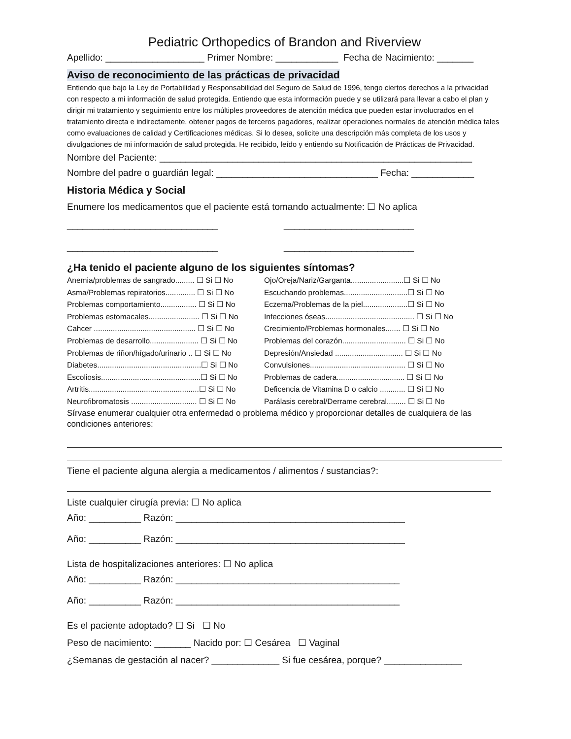Pediatric Orthopedics of Brandon and Riverview
Apellido: ___________________ Primer Nombre: ____________ Fecha de Nacimiento: _______
Aviso de reconocimiento de las prácticas de privacidad
Entiendo que bajo la Ley de Portabilidad y Responsabilidad del Seguro de Salud de 1996, tengo ciertos derechos a la privacidad con respecto a mi información de salud protegida. Entiendo que esta información puede y se utilizará para llevar a cabo el plan y dirigir mi tratamiento y seguimiento entre los múltiples proveedores de atención médica que pueden estar involucrados en el tratamiento directa e indirectamente, obtener pagos de terceros pagadores, realizar operaciones normales de atención médica tales como evaluaciones de calidad y Certificaciones médicas. Si lo desea, solicite una descripción más completa de los usos y divulgaciones de mi información de salud protegida. He recibido, leído y entiendo su Notificación de Prácticas de Privacidad.
Nombre del Paciente: ____________________________________________________________
Nombre del padre o guardián legal: _______________________________ Fecha: ____________
Historia Médica y Social
Enumere los medicamentos que el paciente está tomando actualmente: ☐ No aplica
_____________________________ _________________________ _____________________________ _________________________
¿Ha tenido el paciente alguno de los siguientes síntomas?
Anemia/problemas de sangrado......... ☐ Si ☐ No Ojo/Oreja/Nariz/Garganta.........................☐ Si ☐ No Asma/Problemas repiratorios.............. ☐ Si ☐ No Escuchando problemas..............................☐ Si ☐ No Problemas comportamiento................. ☐ Si ☐ No Eczema/Problemas de la piel.....................☐ Si ☐ No Problemas estomacales........................ ☐ Si ☐ No Infecciones óseas.......................................... ☐ Si ☐ No Cahcer ................................................ ☐ Si ☐ No Crecimiento/Problemas hormonales....... ☐ Si ☐ No Problemas de desarrollo....................... ☐ Si ☐ No Problemas del corazón.............................. ☐ Si ☐ No Problemas de riñon/hígado/urinario .. ☐ Si ☐ No Depresión/Ansiedad ................................ ☐ Si ☐ No Diabetes.................................................☐ Si ☐ No Convulsiones............................................. ☐ Si ☐ No Escoliosis...............................................☐ Si ☐ No Problemas de cadera................................ ☐ Si ☐ No Artritis....................................................☐ Si ☐ No Deficencia de Vitamina D o calcio ............ ☐ Si ☐ No Neurofibromatosis ............................... ☐ Si ☐ No Parálasis cerebral/Derrame cerebral......... ☐ Si ☐ No
Sírvase enumerar cualquier otra enfermedad o problema médico y proporcionar detalles de cualquiera de las condiciones anteriores:
Tiene el paciente alguna alergia a medicamentos / alimentos / sustancias?:
Liste cualquier cirugía previa: ☐ No aplica
Año: __________ Razón: ____________________________________________
Año: __________ Razón: ____________________________________________
Lista de hospitalizaciones anteriores: ☐ No aplica
Año: __________ Razón: ___________________________________________
Año: __________ Razón: ___________________________________________
Es el paciente adoptado? ☐ Si ☐ No
Peso de nacimiento: _______ Nacido por: ☐ Cesárea ☐ Vaginal
¿Semanas de gestación al nacer? _____________ Si fue cesárea, porque? _______________